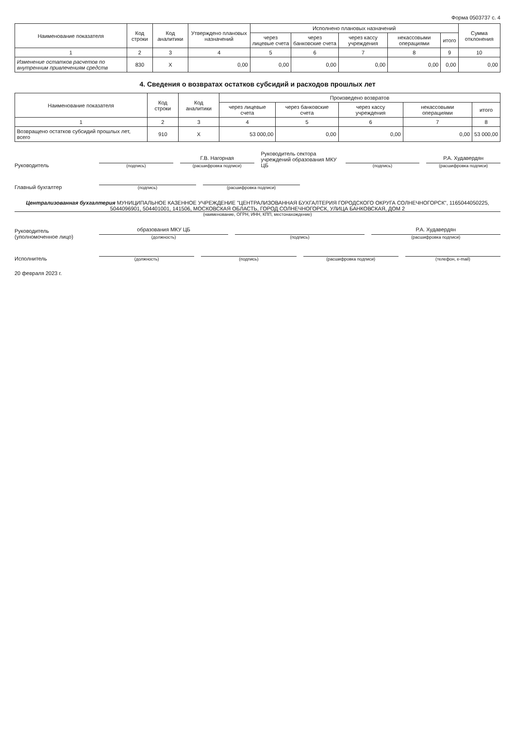Форма 0503737 с. 4
| Наименование показателя | Код строки | Код аналитики | Утверждено плановых назначений | Исполнено плановых назначений | | | | | Сумма отклонения |
| --- | --- | --- | --- | --- | --- | --- | --- | --- | --- |
| | | | | через лицевые счета | через банковские счета | через кассу учреждения | некассовыми операциями | итого | |
| 1 | 2 | 3 | 4 | 5 | 6 | 7 | 8 | 9 | 10 |
| Изменение остатков расчетов по внутренним привлечениям средств | 830 | X | 0,00 | 0,00 | 0,00 | 0,00 | 0,00 | 0,00 | 0,00 |
4. Сведения о возвратах остатков субсидий и расходов прошлых лет
| Наименование показателя | Код строки | Код аналитики | Произведено возвратов | | | | |
| --- | --- | --- | --- | --- | --- | --- | --- |
| | | | через лицевые счета | через банковские счета | через кассу учреждения | некассовыми операциями | итого |
| 1 | 2 | 3 | 4 | 5 | 6 | 7 | 8 |
| Возвращено остатков субсидий прошлых лет, всего | 910 | X | 53 000,00 | 0,00 | 0,00 | 0,00 | 53 000,00 |
Руководитель
(подпись)
Г.В. Нагорная
(расшифровка подписи)
Руководитель сектора учреждений образования МКУ ЦБ
(подпись)
Р.А. Худавердян
(расшифровка подписи)
Главный бухгалтер
(подпись)
(расшифровка подписи)
Централизованная бухгалтерия МУНИЦИПАЛЬНОЕ КАЗЕННОЕ УЧРЕЖДЕНИЕ "ЦЕНТРАЛИЗОВАННАЯ БУХГАЛТЕРИЯ ГОРОДСКОГО ОКРУГА СОЛНЕЧНОГОРСК", 1165044050225, 5044096901, 504401001, 141506, МОСКОВСКАЯ ОБЛАСТЬ, ГОРОД СОЛНЕЧНОГОРСК, УЛИЦА БАНКОВСКАЯ, ДОМ 2
(наименование, ОГРН, ИНН, КПП, местонахождение)
Руководитель (уполномоченное лицо)
образования МКУ ЦБ
(должность)
(подпись)
Р.А. Худавердян
(расшифровка подписи)
Исполнитель
(должность)
(подпись)
(расшифровка подписи)
(телефон, e-mail)
20 февраля 2023 г.